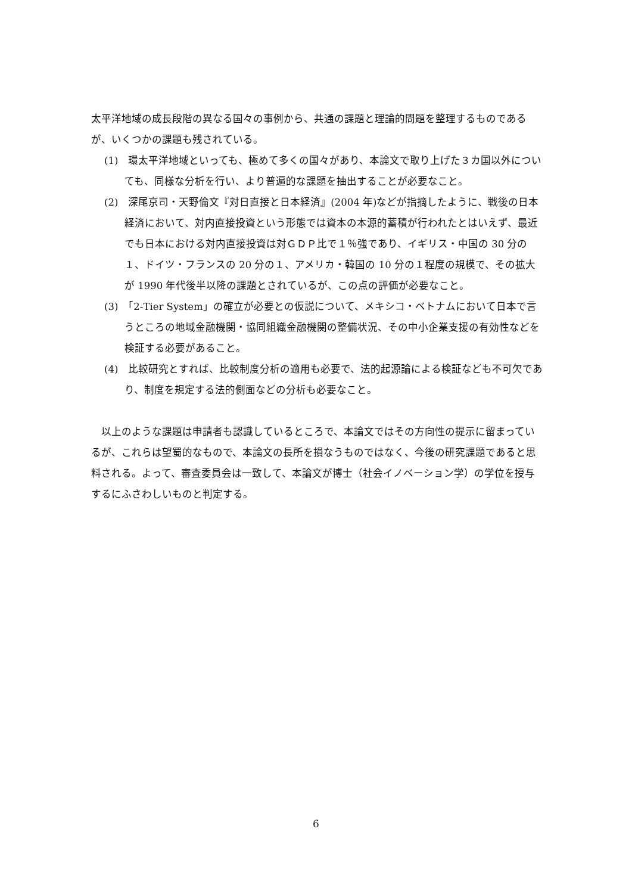太平洋地域の成長段階の異なる国々の事例から、共通の課題と理論的問題を整理するものであるが、いくつかの課題も残されている。
(1)　環太平洋地域といっても、極めて多くの国々があり、本論文で取り上げた３カ国以外についても、同様な分析を行い、より普遍的な課題を抽出することが必要なこと。
(2)　深尾京司・天野倫文『対日直接と日本経済』(2004 年)などが指摘したように、戦後の日本経済において、対内直接投資という形態では資本の本源的蓄積が行われたとはいえず、最近でも日本における対内直接投資は対ＧＤＰ比で１％強であり、イギリス・中国の 30 分の１、ドイツ・フランスの 20 分の１、アメリカ・韓国の 10 分の１程度の規模で、その拡大が 1990 年代後半以降の課題とされているが、この点の評価が必要なこと。
(3)　「2-Tier System」の確立が必要との仮説について、メキシコ・ベトナムにおいて日本で言うところの地域金融機関・協同組織金融機関の整備状況、その中小企業支援の有効性などを検証する必要があること。
(4)　比較研究とすれば、比較制度分析の適用も必要で、法的起源論による検証なども不可欠であり、制度を規定する法的側面などの分析も必要なこと。
　以上のような課題は申請者も認識しているところで、本論文ではその方向性の提示に留まっているが、これらは望蜀的なもので、本論文の長所を損なうものではなく、今後の研究課題であると思料される。よって、審査委員会は一致して、本論文が博士（社会イノベーション学）の学位を授与するにふさわしいものと判定する。
6